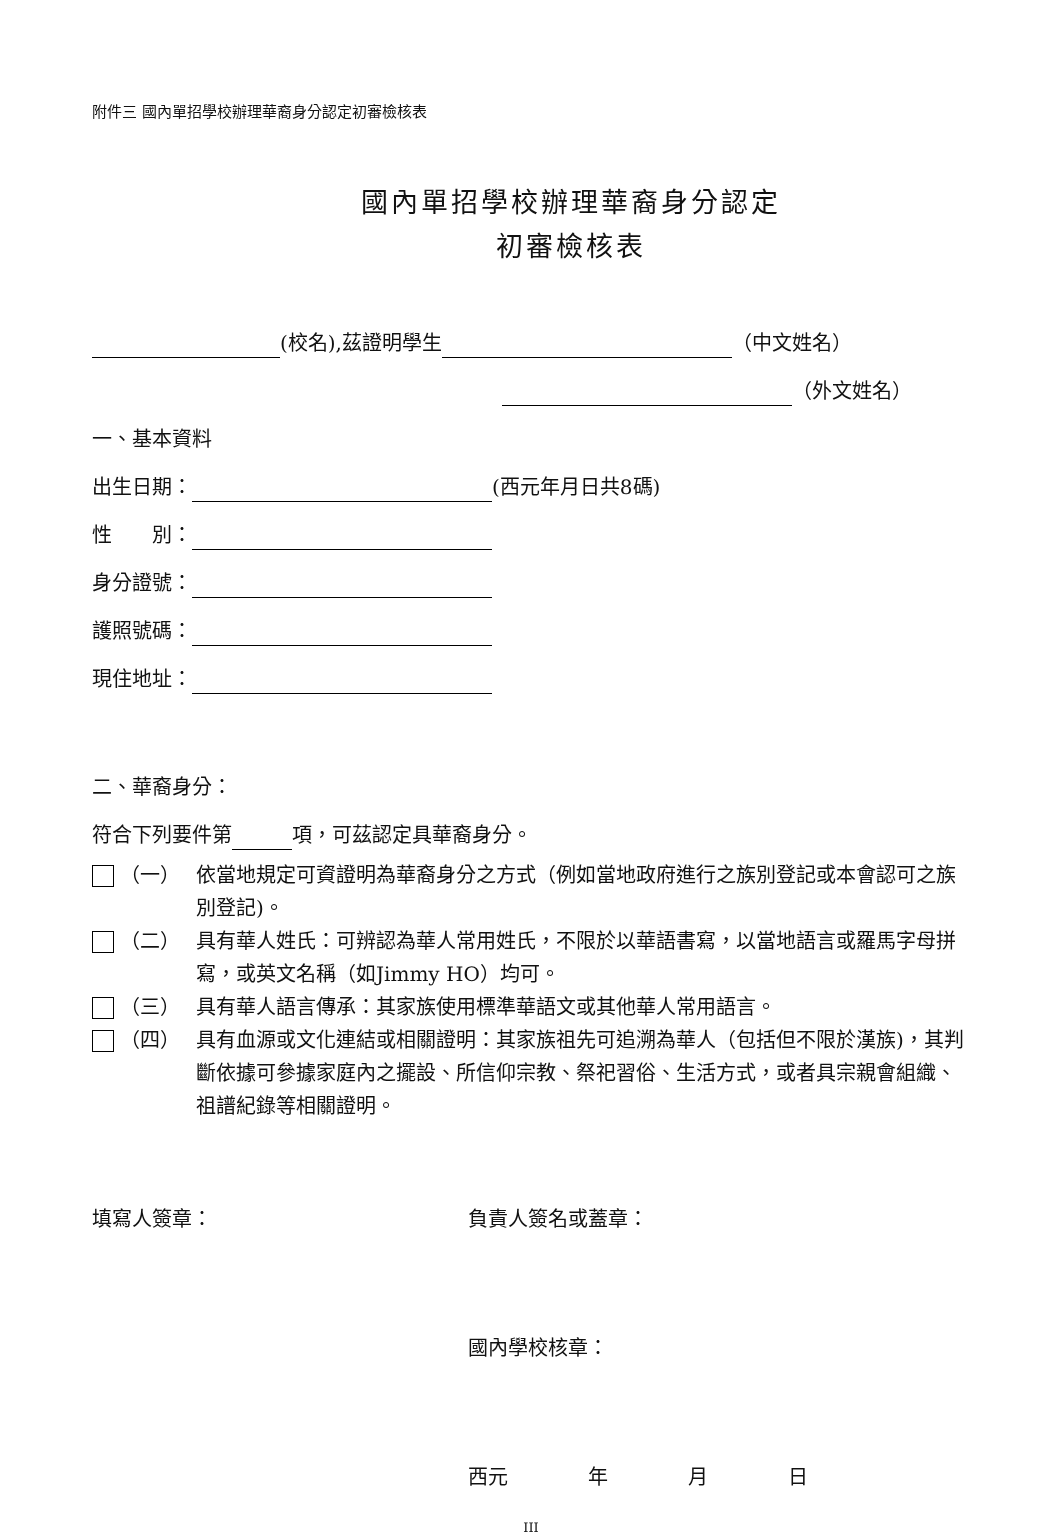附件三 國內單招學校辦理華裔身分認定初審檢核表
國內單招學校辦理華裔身分認定
初審檢核表
(校名),茲證明學生 （中文姓名）
（外文姓名）
一、基本資料
出生日期： (西元年月日共8碼)
性　　別：
身分證號：
護照號碼：
現住地址：
二、華裔身分：
符合下列要件第 項，可茲認定具華裔身分。
（一） 依當地規定可資證明為華裔身分之方式（例如當地政府進行之族別登記或本會認可之族別登記)。
（二） 具有華人姓氏：可辨認為華人常用姓氏，不限於以華語書寫，以當地語言或羅馬字母拼寫，或英文名稱（如Jimmy HO）均可。
（三） 具有華人語言傳承：其家族使用標準華語文或其他華人常用語言。
（四） 具有血源或文化連結或相關證明：其家族祖先可追溯為華人（包括但不限於漢族)，其判斷依據可參據家庭內之擺設、所信仰宗教、祭祀習俗、生活方式，或者具宗親會組織、祖譜紀錄等相關證明。
填寫人簽章： 負責人簽名或蓋章：
國內學校核章：
西元　　　　年　　　　月　　　　日
III